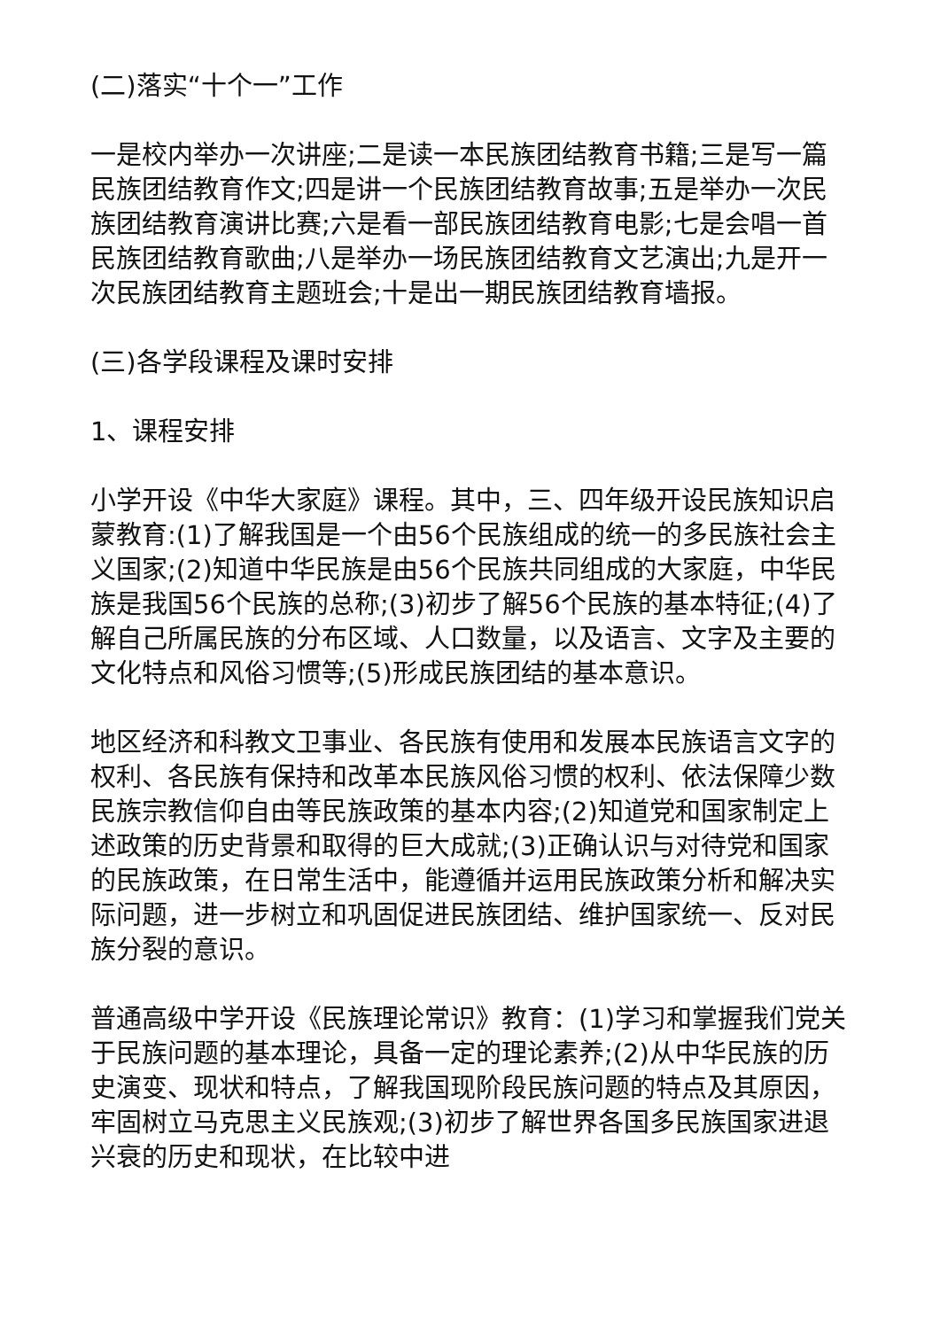(二)落实“十个一”工作
一是校内举办一次讲座;二是读一本民族团结教育书籍;三是写一篇民族团结教育作文;四是讲一个民族团结教育故事;五是举办一次民族团结教育演讲比赛;六是看一部民族团结教育电影;七是会唱一首民族团结教育歌曲;八是举办一场民族团结教育文艺演出;九是开一次民族团结教育主题班会;十是出一期民族团结教育墙报。
(三)各学段课程及课时安排
1、课程安排
小学开设《中华大家庭》课程。其中，三、四年级开设民族知识启蒙教育:(1)了解我国是一个由56个民族组成的统一的多民族社会主义国家;(2)知道中华民族是由56个民族共同组成的大家庭，中华民族是我国56个民族的总称;(3)初步了解56个民族的基本特征;(4)了解自己所属民族的分布区域、人口数量，以及语言、文字及主要的文化特点和风俗习惯等;(5)形成民族团结的基本意识。
地区经济和科教文卫事业、各民族有使用和发展本民族语言文字的权利、各民族有保持和改革本民族风俗习惯的权利、依法保障少数民族宗教信仰自由等民族政策的基本内容;(2)知道党和国家制定上述政策的历史背景和取得的巨大成就;(3)正确认识与对待党和国家的民族政策，在日常生活中，能遵循并运用民族政策分析和解决实际问题，进一步树立和巩固促进民族团结、维护国家统一、反对民族分裂的意识。
普通高级中学开设《民族理论常识》教育：(1)学习和掌握我们党关于民族问题的基本理论，具备一定的理论素养;(2)从中华民族的历史演变、现状和特点，了解我国现阶段民族问题的特点及其原因，牢固树立马克思主义民族观;(3)初步了解世界各国多民族国家进退兴衰的历史和现状，在比较中进